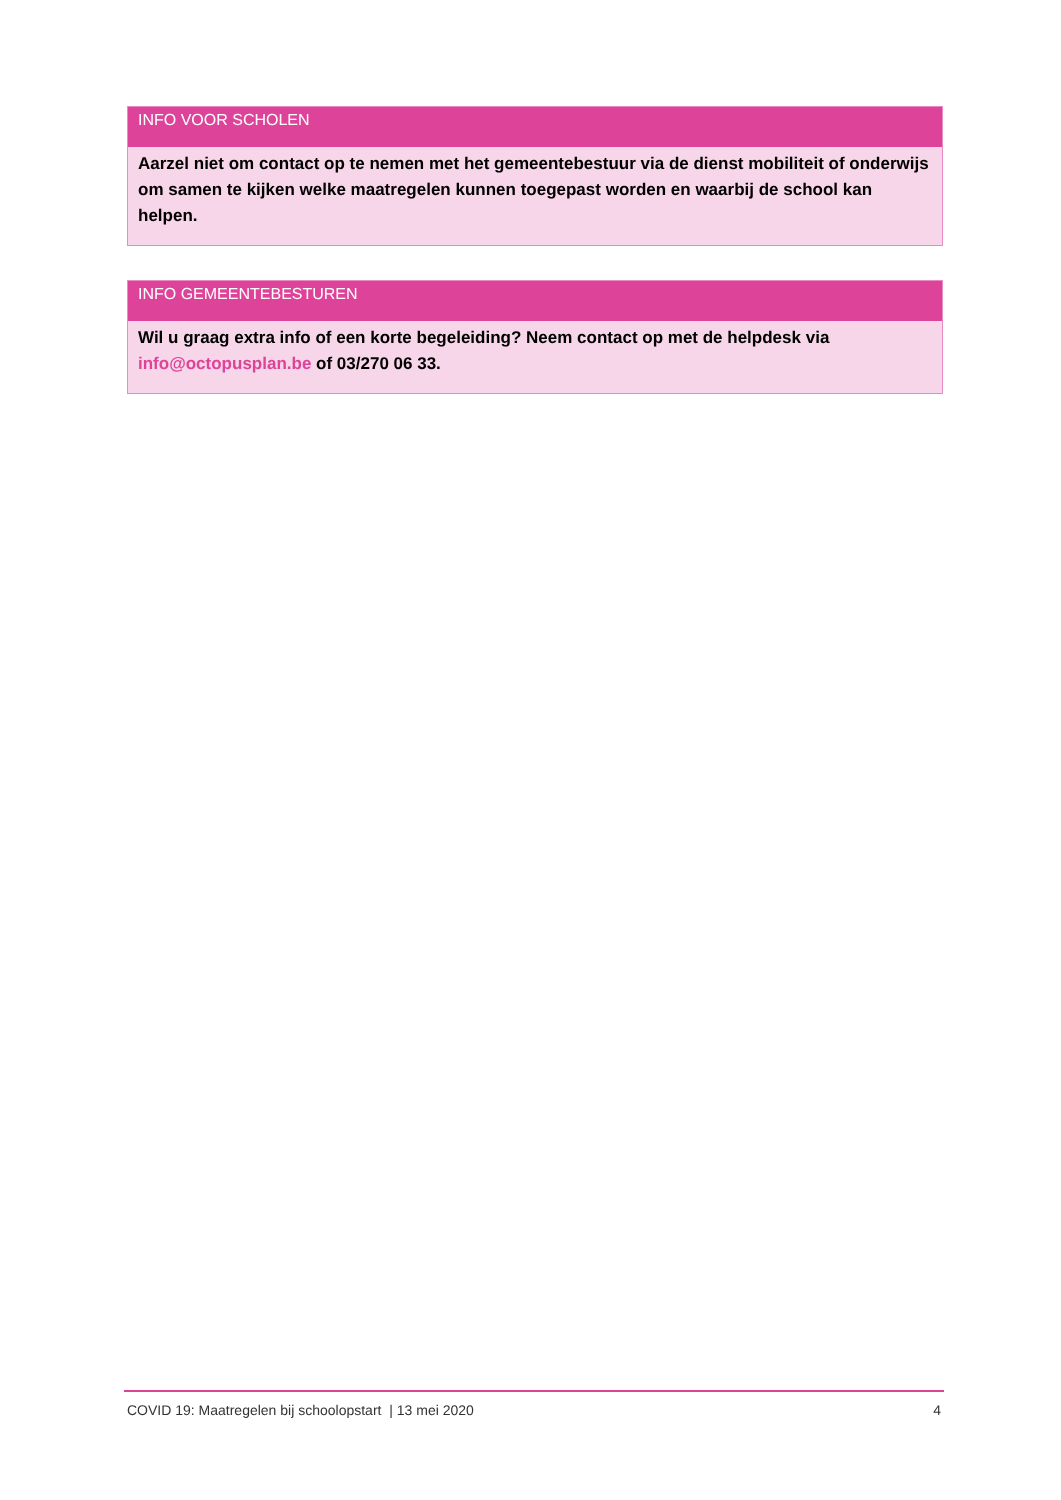INFO VOOR SCHOLEN
Aarzel niet om contact op te nemen met het gemeentebestuur via de dienst mobiliteit of onderwijs om samen te kijken welke maatregelen kunnen toegepast worden en waarbij de school kan helpen.
INFO GEMEENTEBESTUREN
Wil u graag extra info of een korte begeleiding? Neem contact op met de helpdesk via info@octopusplan.be of 03/270 06 33.
COVID 19: Maatregelen bij schoolopstart | 13 mei 2020 4